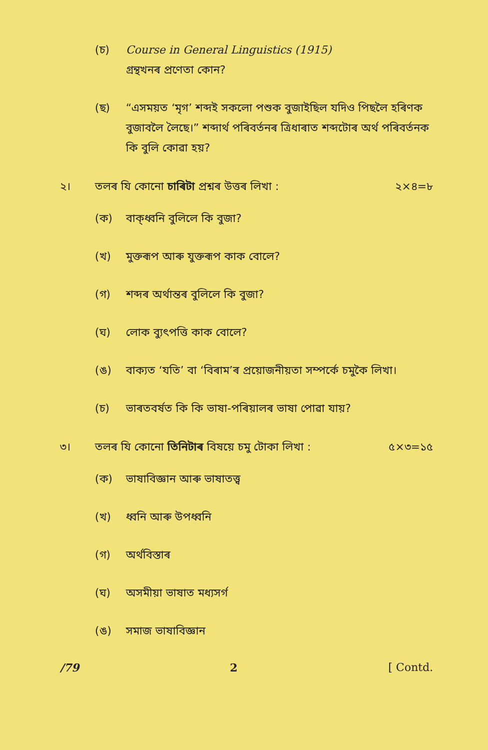(চ) Course in General Linguistics (1915)
গ্ৰন্থখনৰ প্ৰণেতা কোন?
(ছ) “এসময়ত ‘মৃগ’ শব্দই সকলো পশুক বুজাইছিল যদিও পিছলৈ হৰিণক বুজাবলৈ লৈছে।” শব্দাৰ্থ পৰিবৰ্তনৰ ত্ৰিধাৰাত শব্দটোৰ অৰ্থ পৰিবৰ্তনক কি বুলি কোৱা হয়?
২। তলৰ যি কোনো চাৰিটা প্ৰশ্নৰ উত্তৰ লিখা : ২×৪=৮
(ক) বাক্‌ধ্বনি বুলিলে কি বুজা?
(খ) মুক্তৰূপ আৰু যুক্তৰূপ কাক বোলে?
(গ) শব্দৰ অৰ্থান্তৰ বুলিলে কি বুজা?
(ঘ) লোক ব্যুৎপত্তি কাক বোলে?
(ঙ) বাক্যত ‘যতি’ বা ‘বিৰাম’ৰ প্ৰয়োজনীয়তা সম্পৰ্কে চমুকৈ লিখা।
(চ) ভাৰতবৰ্ষত কি কি ভাষা-পৰিয়ালৰ ভাষা পোৱা যায়?
৩। তলৰ যি কোনো তিনিটাৰ বিষয়ে চমু টোকা লিখা : ৫×৩=১৫
(ক) ভাষাবিজ্ঞান আৰু ভাষাতত্ত্ব
(খ) ধ্বনি আৰু উপধ্বনি
(গ) অৰ্থবিস্তাৰ
(ঘ) অসমীয়া ভাষাত মধ্যসৰ্গ
(ঙ) সমাজ ভাষাবিজ্ঞান
/79 2 [ Contd.